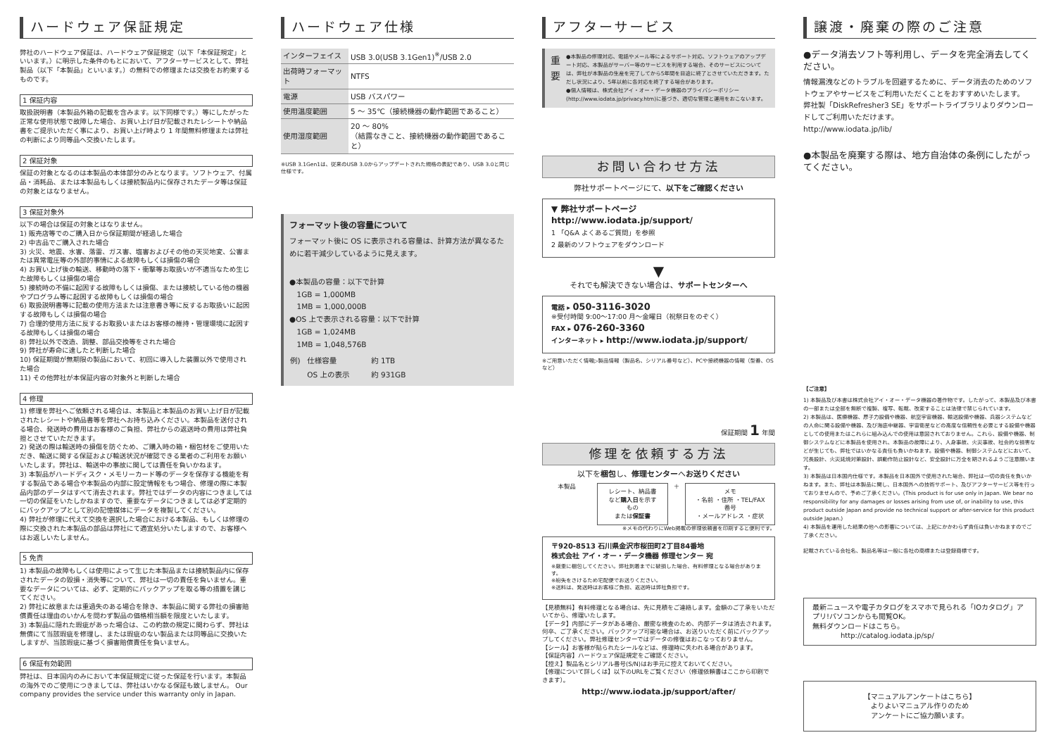ハードウェア保証規定
弊社のハードウェア保証は、ハードウェア保証規定（以下「本保証規定」といいます。）に明示した条件のもとにおいて、アフターサービスとして、弊社製品（以下「本製品」といいます。）の無料での修理または交換をお約束するものです。
1 保証内容
取扱説明書（本製品外箱の記載を含みます。以下同様です。）等にしたがった正常な使用状態で故障した場合、お買い上げ日が記載されたレシートや納品書をご提示いただく事により、お買い上げ時より 1 年間無料修理または弊社の判断により同等品へ交換いたします。
2 保証対象
保証の対象となるのは本製品の本体部分のみとなります。ソフトウェア、付属品・消耗品、または本製品もしくは接続製品内に保存されたデータ等は保証の対象とはなりません。
3 保証対象外
以下の場合は保証の対象とはなりません。
1) 販売店等でのご購入日から保証期間が経過した場合
2) 中古品でご購入された場合
3) 火災、地震、水害、落雷、ガス害、塩害およびその他の天災地変、公害または異常電圧等の外部的事情による故障もしくは損傷の場合
4) お買い上げ後の輸送、移動時の落下・衝撃等お取扱いが不適当なため生じた故障もしくは損傷の場合
5) 接続時の不備に起因する故障もしくは損傷、または接続している他の機器やプログラム等に起因する故障もしくは損傷の場合
6) 取扱説明書等に記載の使用方法または注意書き等に反するお取扱いに起因する故障もしくは損傷の場合
7) 合理的使用方法に反するお取扱いまたはお客様の維持・管理環境に起因する故障もしくは損傷の場合
8) 弊社以外で改造、調整、部品交換等をされた場合
9) 弊社が寿命に達したと判断した場合
10) 保証期間が無期限の製品において、初回に導入した装置以外で使用された場合
11) その他弊社が本保証内容の対象外と判断した場合
4 修理
1) 修理を弊社へご依頼される場合は、本製品と本製品のお買い上げ日が記載されたレシートや納品書等を弊社へお持ち込みください。本製品を送付される場合、発送時の費用はお客様のご負担、弊社からの返送時の費用は弊社負担とさせていただきます。
2) 発送の際は輸送時の損傷を防ぐため、ご購入時の箱・梱包材をご使用いただき、輸送に関する保証および輸送状況が確認できる業者のご利用をお願いいたします。弊社は、輸送中の事故に関しては責任を負いかねます。
3) 本製品がハードディスク・メモリーカード等のデータを保存する機能を有する製品である場合や本製品の内部に設定情報をもつ場合、修理の際に本製品内部のデータはすべて消去されます。弊社ではデータの内容につきましては一切の保証をいたしかねますので、重要なデータにつきましては必ず定期的にバックアップとして別の記憶媒体にデータを複製してください。
4) 弊社が修理に代えて交換を選択した場合における本製品、もしくは修理の際に交換された本製品の部品は弊社にて適宜処分いたしますので、お客様へはお返しいたしません。
5 免責
1) 本製品の故障もしくは使用によって生じた本製品または接続製品内に保存されたデータの毀損・消失等について、弊社は一切の責任を負いません。重要なデータについては、必ず、定期的にバックアップを取る等の措置を講じてください。
2) 弊社に故意または重過失のある場合を除き、本製品に関する弊社の損害賠償責任は理由のいかんを問わず製品の価格相当額を限度といたします。
3) 本製品に隠れた瑕疵があった場合は、この約款の規定に関わらず、弊社は無償にて当該瑕疵を修理し、または瑕疵のない製品または同等品に交換いたしますが、当該瑕疵に基づく損害賠償責任を負いません。
6 保証有効範囲
弊社は、日本国内のみにおいて本保証規定に従った保証を行います。本製品の海外でのご使用につきましては、弊社はいかなる保証も致しません。 Our company provides the service under this warranty only in Japan.
ハードウェア仕様
| インターフェイス | USB 3.0(USB 3.1Gen1)<sup>※</sup>/USB 2.0 |
| 出荷時フォーマット | NTFS |
| 電源 | USB バスパワー |
| 使用温度範囲 | 5 ～ 35℃（接続機器の動作範囲であること） |
| 使用湿度範囲 | 20 ～ 80% （結露なきこと、接続機器の動作範囲であること） |
※USB 3.1Gen1は、従来のUSB 3.0からアップデートされた規格の表記であり、USB 3.0と同じ仕様です。
フォーマット後の容量について
フォーマット後に OS に表示される容量は、計算方法が異なるために若干減少しているように見えます。
●本製品の容量：以下で計算
　1GB = 1,000MB
　1MB = 1,000,000B
●OS 上で表示される容量：以下で計算
　1GB = 1,024MB
　1MB = 1,048,576B
| 例) | 仕様容量 | 約 1TB |
| | OS 上の表示 | 約 931GB |
アフターサービス
重要
●本製品の修理対応、電話やメール等によるサポート対応、ソフトウェアのアップデート対応、本製品がサーバー等のサービスを利用する場合、そのサービスについては、弊社が本製品の生産を完了してから5年間を目途に終了とさせていただきます。ただし状況により、5年以前に各対応を終了する場合があります。
●個人情報は、株式会社アイ・オー・データ機器のプライバシーポリシー(http://www.iodata.jp/privacy.htm)に基づき、適切な管理と運用をおこないます。
お問い合わせ方法
弊社サポートページにて、以下をご確認ください
▼ 弊社サポートページ
http://www.iodata.jp/support/
1 「Q&A よくあるご質問」を参照
2 最新のソフトウェアをダウンロード
▼
それでも解決できない場合は、サポートセンターへ
電話 ▸ 050-3116-3020
※受付時間 9:00～17:00 月～金曜日（祝祭日をのぞく）
FAX ▸ 076-260-3360
インターネット ▸ http://www.iodata.jp/support/
※ご用意いただく情報▷製品情報（製品名、シリアル番号など）、PCや接続機器の情報（型番、OSなど）
保証期間 1 年間
修理を依頼する方法
以下を梱包し、修理センターへお送りください
本製品
レシート、納品書
など購入日を示すもの
または保証書
＋
メモ
・名前 ・住所 ・TEL/FAX番号
・メールアドレス ・症状
※メモの代わりにWeb掲載の修理依頼書を印刷すると便利です。
〒920-8513 石川県金沢市桜田町2丁目84番地
株式会社 アイ・オー・データ機器 修理センター 宛
※厳重に梱包してください。弊社到着までに破損した場合、有料修理となる場合があります。
※紛失をさけるため宅配便でお送りください。
※送料は、発送時はお客様ご負担、返送時は弊社負担です。
【見積無料】有料修理となる場合は、先に見積をご連絡します。金額のご了承をいただいてから、修理いたします。
【データ】内部にデータがある場合、厳密な検査のため、内部データは消去されます。何卒、ご了承ください。バックアップ可能な場合は、お送りいただく前にバックアップしてください。弊社修理センターではデータの修復はおこなっておりません。
【シール】お客様が貼られたシールなどは、修理時に失われる場合があります。
【保証内容】ハードウェア保証規定をご確認ください。
【控え】製品名とシリアル番号(S/N)はお手元に控えておいてください。
【修理について詳しくは】以下のURLをご覧ください（修理依頼書はここから印刷できます）。
http://www.iodata.jp/support/after/
譲渡・廃棄の際のご注意
●データ消去ソフト等利用し、データを完全消去してください。
情報漏洩などのトラブルを回避するために、データ消去のためのソフトウェアやサービスをご利用いただくことをおすすめいたします。
弊社製「DiskRefresher3 SE」をサポートライブラリよりダウンロードしてご利用いただけます。
http://www.iodata.jp/lib/
●本製品を廃棄する際は、地方自治体の条例にしたがってください。
【ご注意】
1) 本製品及び本書は株式会社アイ・オー・データ機器の著作物です。したがって、本製品及び本書の一部または全部を無断で複製、複写、転載、改変することは法律で禁じられています。
2) 本製品は、医療機器、原子力設備や機器、航空宇宙機器、輸送設備や機器、兵器システムなどの人命に関る設備や機器、及び海底中継器、宇宙衛星などの高度な信頼性を必要とする設備や機器としての使用またはこれらに組み込んでの使用は意図されておりません。これら、設備や機器、制御システムなどに本製品を使用され、本製品の故障により、人身事故、火災事故、社会的な損害などが生じても、弊社ではいかなる責任も負いかねます。設備や機器、制御システムなどにおいて、冗長設計、火災延焼対策設計、誤動作防止設計など、安全設計に万全を期されるようご注意願います。
3) 本製品は日本国内仕様です。本製品を日本国外で使用された場合、弊社は一切の責任を負いかねます。また、弊社は本製品に関し、日本国外への技術サポート、及びアフターサービス等を行っておりませんので、予めご了承ください。(This product is for use only in Japan. We bear no responsibility for any damages or losses arising from use of, or inability to use, this product outside Japan and provide no technical support or after-service for this product outside Japan.)
4) 本製品を運用した結果の他への影響については、上記にかかわらず責任は負いかねますのでご了承ください。
記載されている会社名、製品名等は一般に各社の商標または登録商標です。
最新ニュースや電子カタログをスマホで見られる「IOカタログ」アプリ!パソコンからも閲覧OK。
無料ダウンロードはこちら。
http://catalog.iodata.jp/sp/
【マニュアルアンケートはこちら】
よりよいマニュアル作りのため
アンケートにご協力願います。